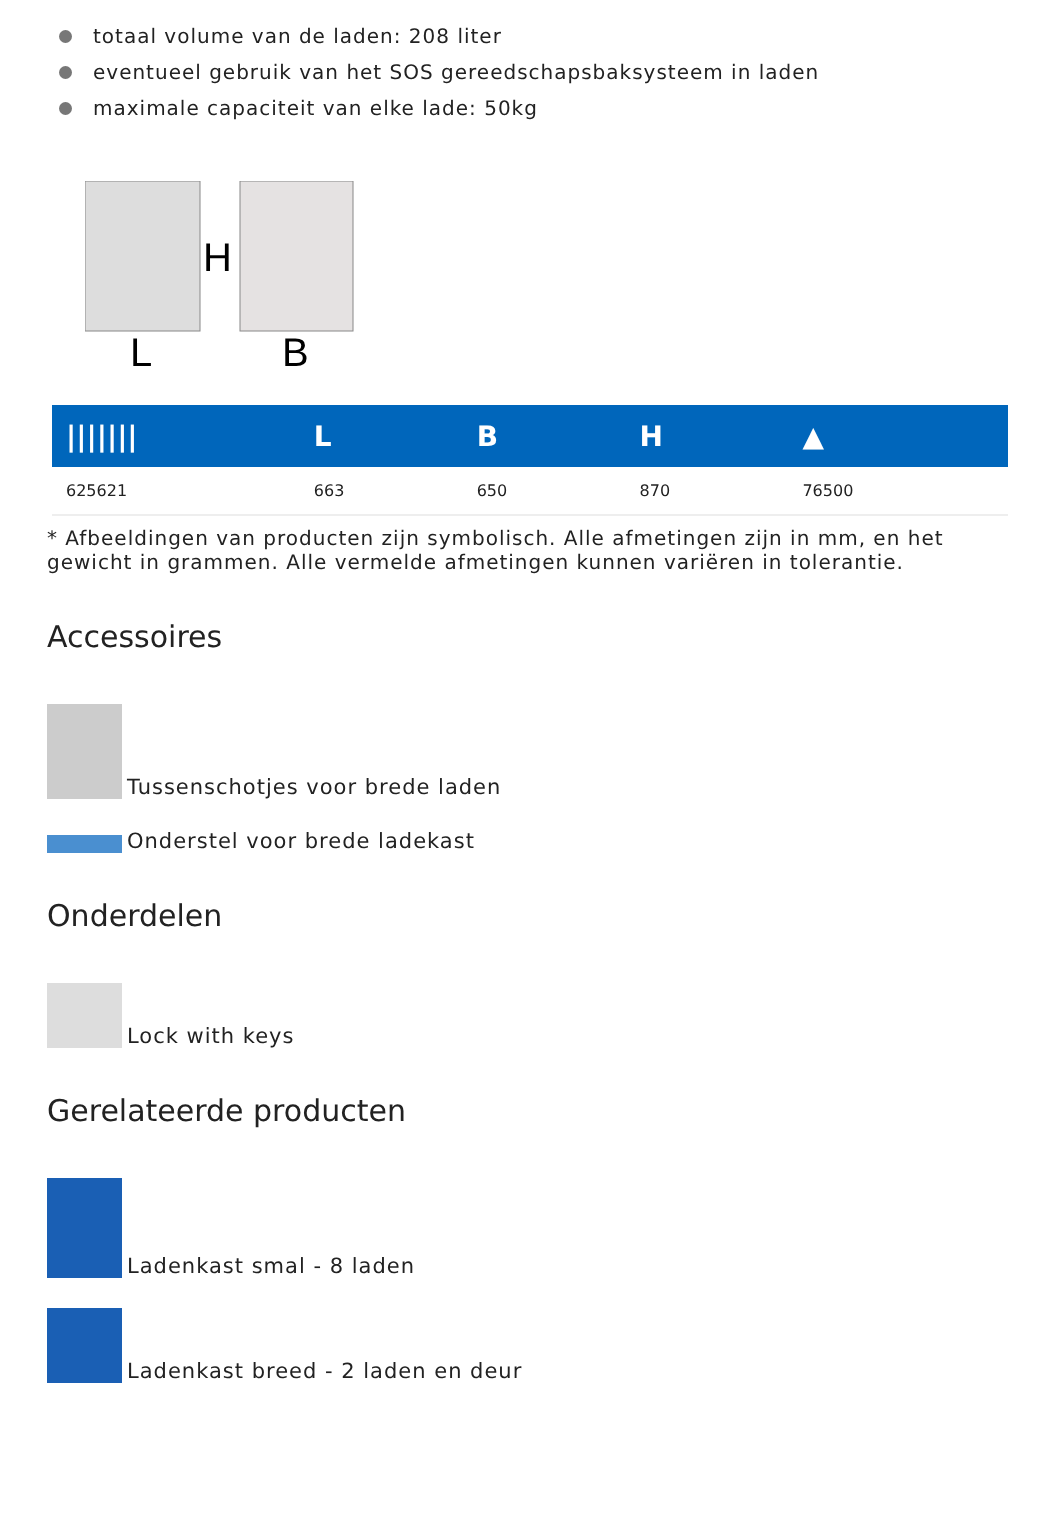totaal volume van de laden: 208 liter
eventueel gebruik van het SOS gereedschapsbaksysteem in laden
maximale capaciteit van elke lade: 50kg
H
L
B
| /////// | L | B | H | ▲ |
| --- | --- | --- | --- | --- |
| 625621 | 663 | 650 | 870 | 76500 |
* Afbeeldingen van producten zijn symbolisch. Alle afmetingen zijn in mm, en het gewicht in grammen. Alle vermelde afmetingen kunnen variëren in tolerantie.
Accessoires
Tussenschotjes voor brede laden
Onderstel voor brede ladekast
Onderdelen
Lock with keys
Gerelateerde producten
Ladenkast smal - 8 laden
Ladenkast breed - 2 laden en deur